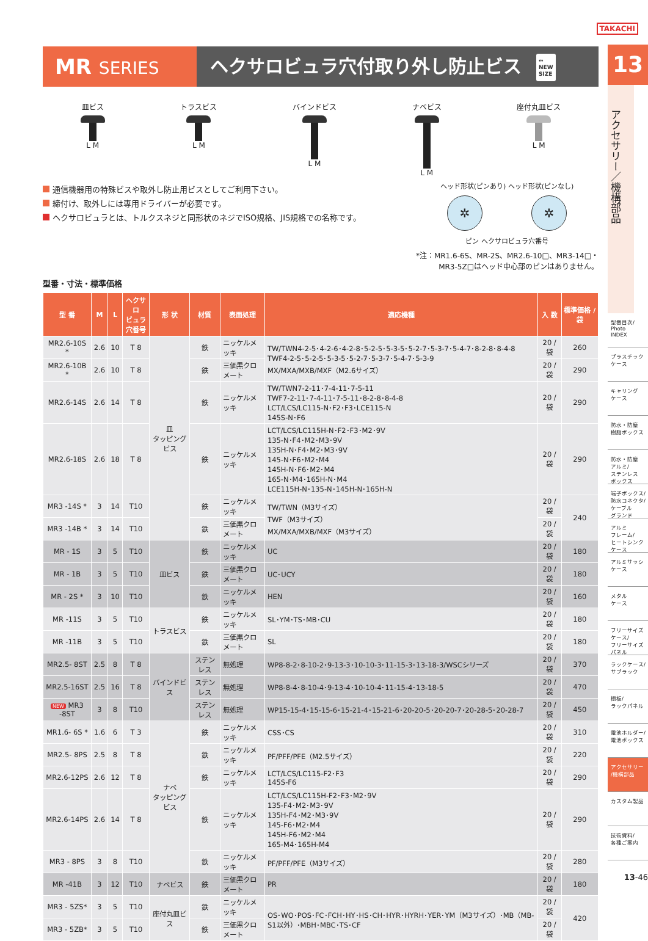TAKACHI
MR SERIES ヘクサロビュラ穴付取り外し防止ビス ↔
NEW
SIZE
皿ビス
L M
トラスビス
L M
バインドビス
L M
ナベビス
L M
座付丸皿ビス
L M
通信機器用の特殊ビスや取外し防止用ビスとしてご利用下さい。
締付け、取外しには専用ドライバーが必要です。
ヘクサロビュラとは、トルクスネジと同形状のネジでISO規格、JIS規格での名称です。
ヘッド形状(ピンあり) ヘッド形状(ピンなし)
✲ ✲
ピン ヘクサロビュラ穴番号
*注：MR1.6-6S、MR-2S、MR2.6-10□、MR3-14□・
MR3-5Z□はヘッド中心部のピンはありません。
型番・寸法・標準価格
| 型 番 | M | L | ヘクサロ ビュラ 穴番号 | 形 状 | 材質 | 表面処理 | 適応機種 | 入 数 | 標準価格 / 袋 |
| --- | --- | --- | --- | --- | --- | --- | --- | --- | --- |
| MR2.6-10S * | 2.6 | 10 | T 8 | 皿 タッピングビス | 鉄 | ニッケルメッキ | TW/TWN4-2-5･4-2-6･4-2-8･5-2-5･5-3-5･5-2-7･5-3-7･5-4-7･8-2-8･8-4-8 TWF4-2-5･5-2-5･5-3-5･5-2-7･5-3-7･5-4-7･5-3-9 MX/MXA/MXB/MXF（M2.6サイズ） | 20 / 袋 | 260 |
| MR2.6-10B * | 2.6 | 10 | T 8 | | 鉄 | 三価黒クロメート | | 20 / 袋 | 290 |
| MR2.6-14S | 2.6 | 14 | T 8 | | 鉄 | ニッケルメッキ | TW/TWN7-2-11･7-4-11･7-5-11 TWF7-2-11･7-4-11･7-5-11･8-2-8･8-4-8 LCT/LCS/LC115-N･F2･F3･LCE115-N 145S-N･F6 | 20 / 袋 | 290 |
| MR2.6-18S | 2.6 | 18 | T 8 | | 鉄 | ニッケルメッキ | LCT/LCS/LC115H-N･F2･F3･M2･9V 135-N･F4･M2･M3･9V 135H-N･F4･M2･M3･9V 145-N･F6･M2･M4 145H-N･F6･M2･M4 165-N･M4･165H-N･M4 LCE115H-N･135-N･145H-N･165H-N | 20 / 袋 | 290 |
| MR3 -14S * | 3 | 14 | T10 | | 鉄 | ニッケルメッキ | TW/TWN（M3サイズ） TWF（M3サイズ） MX/MXA/MXB/MXF（M3サイズ） | 20 / 袋 | 240 |
| MR3 -14B * | 3 | 14 | T10 | | 鉄 | 三価黒クロメート | | 20 / 袋 | |
| MR - 1S | 3 | 5 | T10 | 皿ビス | 鉄 | ニッケルメッキ | UC | 20 / 袋 | 180 |
| MR - 1B | 3 | 5 | T10 | | 鉄 | 三価黒クロメート | UC･UCY | 20 / 袋 | 180 |
| MR - 2S * | 3 | 10 | T10 | | 鉄 | ニッケルメッキ | HEN | 20 / 袋 | 160 |
| MR -11S | 3 | 5 | T10 | トラスビス | 鉄 | ニッケルメッキ | SL･YM･TS･MB･CU | 20 / 袋 | 180 |
| MR -11B | 3 | 5 | T10 | | 鉄 | 三価黒クロメート | SL | 20 / 袋 | 180 |
| MR2.5- 8ST | 2.5 | 8 | T 8 | バインドビス | ステンレス | 無処理 | WP8-8-2･8-10-2･9-13-3･10-10-3･11-15-3･13-18-3/WSCシリーズ | 20 / 袋 | 370 |
| MR2.5-16ST | 2.5 | 16 | T 8 | | ステンレス | 無処理 | WP8-8-4･8-10-4･9-13-4･10-10-4･11-15-4･13-18-5 | 20 / 袋 | 470 |
| NEW MR3 -8ST | 3 | 8 | T10 | | ステンレス | 無処理 | WP15-15-4･15-15-6･15-21-4･15-21-6･20-20-5･20-20-7･20-28-5･20-28-7 | 20 / 袋 | 450 |
| MR1.6- 6S * | 1.6 | 6 | T 3 | ナベ タッピングビス | 鉄 | ニッケルメッキ | CSS･CS | 20 / 袋 | 310 |
| MR2.5- 8PS | 2.5 | 8 | T 8 | | 鉄 | ニッケルメッキ | PF/PFF/PFE（M2.5サイズ） | 20 / 袋 | 220 |
| MR2.6-12PS | 2.6 | 12 | T 8 | | 鉄 | ニッケルメッキ | LCT/LCS/LC115-F2･F3 145S-F6 | 20 / 袋 | 290 |
| MR2.6-14PS | 2.6 | 14 | T 8 | | 鉄 | ニッケルメッキ | LCT/LCS/LC115H-F2･F3･M2･9V 135-F4･M2･M3･9V 135H-F4･M2･M3･9V 145-F6･M2･M4 145H-F6･M2･M4 165-M4･165H-M4 | 20 / 袋 | 290 |
| MR3 - 8PS | 3 | 8 | T10 | | 鉄 | ニッケルメッキ | PF/PFF/PFE（M3サイズ） | 20 / 袋 | 280 |
| MR -41B | 3 | 12 | T10 | ナベビス | 鉄 | 三価黒クロメート | PR | 20 / 袋 | 180 |
| MR3 - 5ZS* | 3 | 5 | T10 | 座付丸皿ビス | 鉄 | ニッケルメッキ | OS･WO･POS･FC･FCH･HY･HS･CH･HYR･HYRH･YER･YM（M3サイズ）･MB（MB-S1以外）･MBH･MBC･TS･CF | 20 / 袋 | 420 |
| MR3 - 5ZB* | 3 | 5 | T10 | | 鉄 | 三価黒クロメート | | 20 / 袋 | |
13
アクセサリー／機構部品
型番目次/
Photo
INDEX
プラスチック
ケース
キャリング
ケース
防水・防塵
樹脂ボックス
防水・防塵
アルミ/
ステンレス
ボックス
端子ボックス/
防水コネクタ/
ケーブル
グランド
アルミ
フレーム/
ヒートシンク
ケース
アルミサッシ
ケース
メタル
ケース
フリーサイズ
ケース/
フリーサイズ
パネル
ラックケース/
サブラック
棚板/
ラックパネル
電池ホルダー/
電池ボックス
アクセサリー
/機構部品
カスタム製品
技術資料/
各種ご案内
13-46